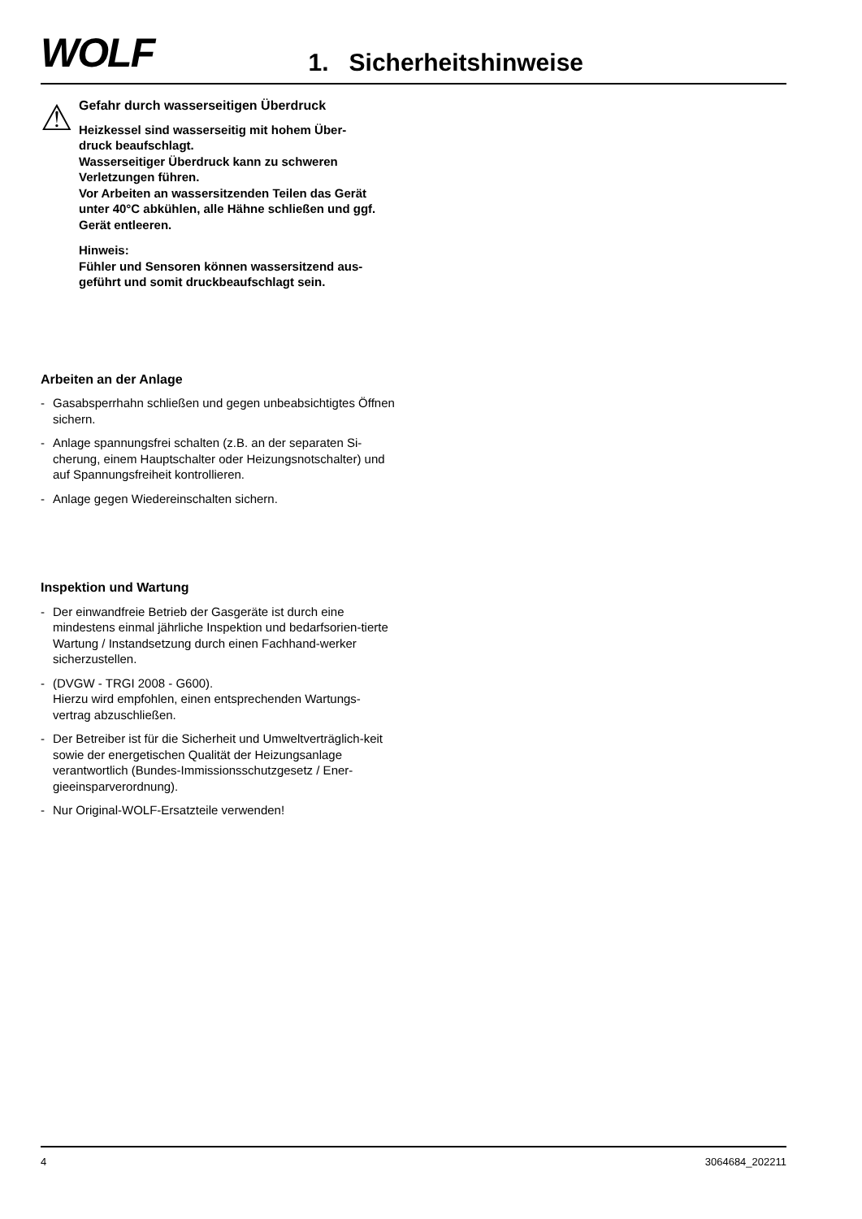WOLF
1. Sicherheitshinweise
⚠
Gefahr durch wasserseitigen Überdruck
Heizkessel sind wasserseitig mit hohem Über-
druck beaufschlagt.
Wasserseitiger Überdruck kann zu schweren Verletzungen führen.
Vor Arbeiten an wassersitzenden Teilen das Gerät unter 40°C abkühlen, alle Hähne schließen und ggf. Gerät entleeren.
Hinweis:
Fühler und Sensoren können wassersitzend aus-
geführt und somit druckbeaufschlagt sein.
Arbeiten an der Anlage
- Gasabsperrhahn schließen und gegen unbeabsichtigtes Öffnen sichern.
- Anlage spannungsfrei schalten (z.B. an der separaten Si-cherung, einem Hauptschalter oder Heizungsnotschalter) und auf Spannungsfreiheit kontrollieren.
- Anlage gegen Wiedereinschalten sichern.
Inspektion und Wartung
- Der einwandfreie Betrieb der Gasgeräte ist durch eine mindestens einmal jährliche Inspektion und bedarfsorien-tierte Wartung / Instandsetzung durch einen Fachhand-werker sicherzustellen.
- (DVGW - TRGI 2008 - G600).
Hierzu wird empfohlen, einen entsprechenden Wartungs-vertrag abzuschließen.
- Der Betreiber ist für die Sicherheit und Umweltverträglich-keit sowie der energetischen Qualität der Heizungsanlage verantwortlich (Bundes-Immissionsschutzgesetz / Ener-gieeinsparverordnung).
- Nur Original-WOLF-Ersatzteile verwenden!
4 3064684_202211